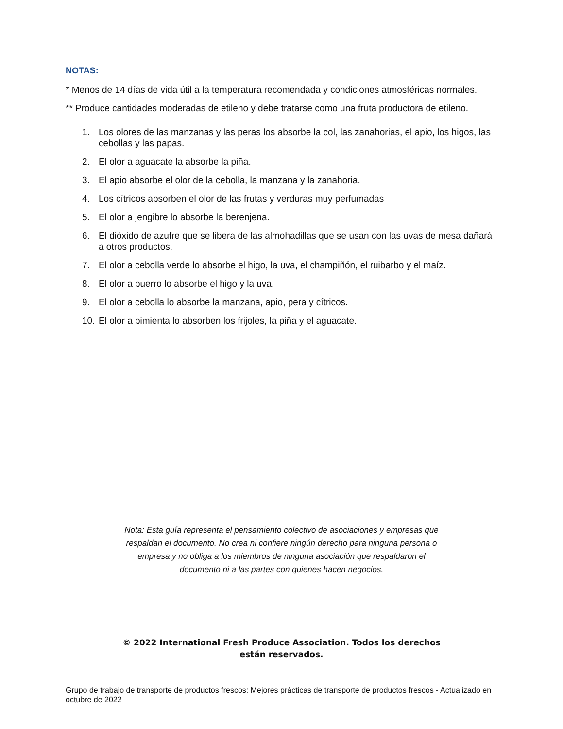NOTAS:
* Menos de 14 días de vida útil a la temperatura recomendada y condiciones atmosféricas normales.
** Produce cantidades moderadas de etileno y debe tratarse como una fruta productora de etileno.
1. Los olores de las manzanas y las peras los absorbe la col, las zanahorias, el apio, los higos, las cebollas y las papas.
2. El olor a aguacate la absorbe la piña.
3. El apio absorbe el olor de la cebolla, la manzana y la zanahoria.
4. Los cítricos absorben el olor de las frutas y verduras muy perfumadas
5. El olor a jengibre lo absorbe la berenjena.
6. El dióxido de azufre que se libera de las almohadillas que se usan con las uvas de mesa dañará a otros productos.
7. El olor a cebolla verde lo absorbe el higo, la uva, el champiñón, el ruibarbo y el maíz.
8. El olor a puerro lo absorbe el higo y la uva.
9. El olor a cebolla lo absorbe la manzana, apio, pera y cítricos.
10. El olor a pimienta lo absorben los frijoles, la piña y el aguacate.
Nota: Esta guía representa el pensamiento colectivo de asociaciones y empresas que respaldan el documento. No crea ni confiere ningún derecho para ninguna persona o empresa y no obliga a los miembros de ninguna asociación que respaldaron el documento ni a las partes con quienes hacen negocios.
© 2022 International Fresh Produce Association. Todos los derechos
están reservados.
Grupo de trabajo de transporte de productos frescos: Mejores prácticas de transporte de productos frescos - Actualizado en octubre de 2022